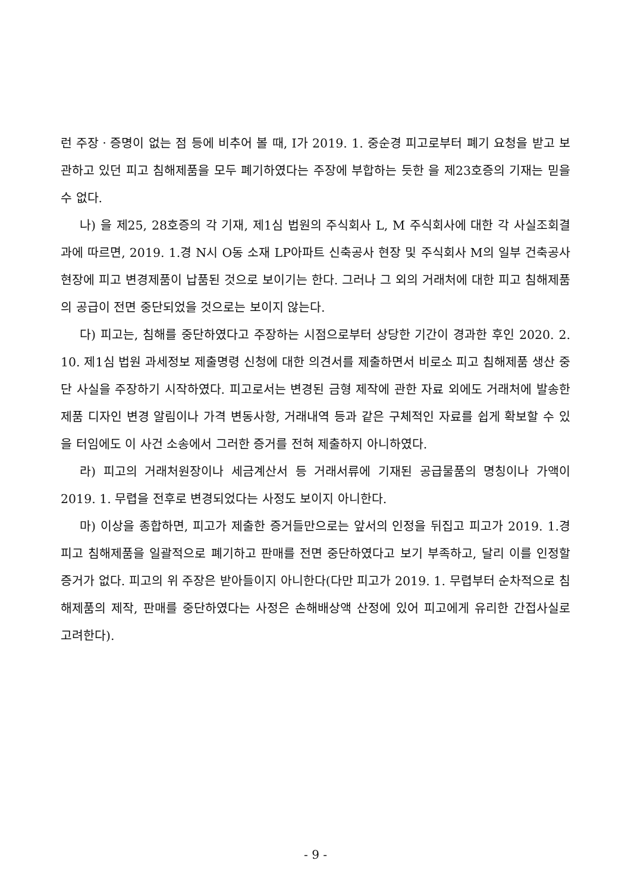런 주장ㆍ증명이 없는 점 등에 비추어 볼 때, I가 2019. 1. 중순경 피고로부터 폐기 요청을 받고 보관하고 있던 피고 침해제품을 모두 폐기하였다는 주장에 부합하는 듯한 을 제23호증의 기재는 믿을 수 없다.
나) 을 제25, 28호증의 각 기재, 제1심 법원의 주식회사 L, M 주식회사에 대한 각 사실조회결과에 따르면, 2019. 1.경 N시 O동 소재 LP아파트 신축공사 현장 및 주식회사 M의 일부 건축공사 현장에 피고 변경제품이 납품된 것으로 보이기는 한다. 그러나 그 외의 거래처에 대한 피고 침해제품의 공급이 전면 중단되었을 것으로는 보이지 않는다.
다) 피고는, 침해를 중단하였다고 주장하는 시점으로부터 상당한 기간이 경과한 후인 2020. 2. 10. 제1심 법원 과세정보 제출명령 신청에 대한 의견서를 제출하면서 비로소 피고 침해제품 생산 중단 사실을 주장하기 시작하였다. 피고로서는 변경된 금형 제작에 관한 자료 외에도 거래처에 발송한 제품 디자인 변경 알림이나 가격 변동사항, 거래내역 등과 같은 구체적인 자료를 쉽게 확보할 수 있을 터임에도 이 사건 소송에서 그러한 증거를 전혀 제출하지 아니하였다.
라) 피고의 거래처원장이나 세금계산서 등 거래서류에 기재된 공급물품의 명칭이나 가액이 2019. 1. 무렵을 전후로 변경되었다는 사정도 보이지 아니한다.
마) 이상을 종합하면, 피고가 제출한 증거들만으로는 앞서의 인정을 뒤집고 피고가 2019. 1.경 피고 침해제품을 일괄적으로 폐기하고 판매를 전면 중단하였다고 보기 부족하고, 달리 이를 인정할 증거가 없다. 피고의 위 주장은 받아들이지 아니한다(다만 피고가 2019. 1. 무렵부터 순차적으로 침해제품의 제작, 판매를 중단하였다는 사정은 손해배상액 산정에 있어 피고에게 유리한 간접사실로 고려한다).
- 9 -